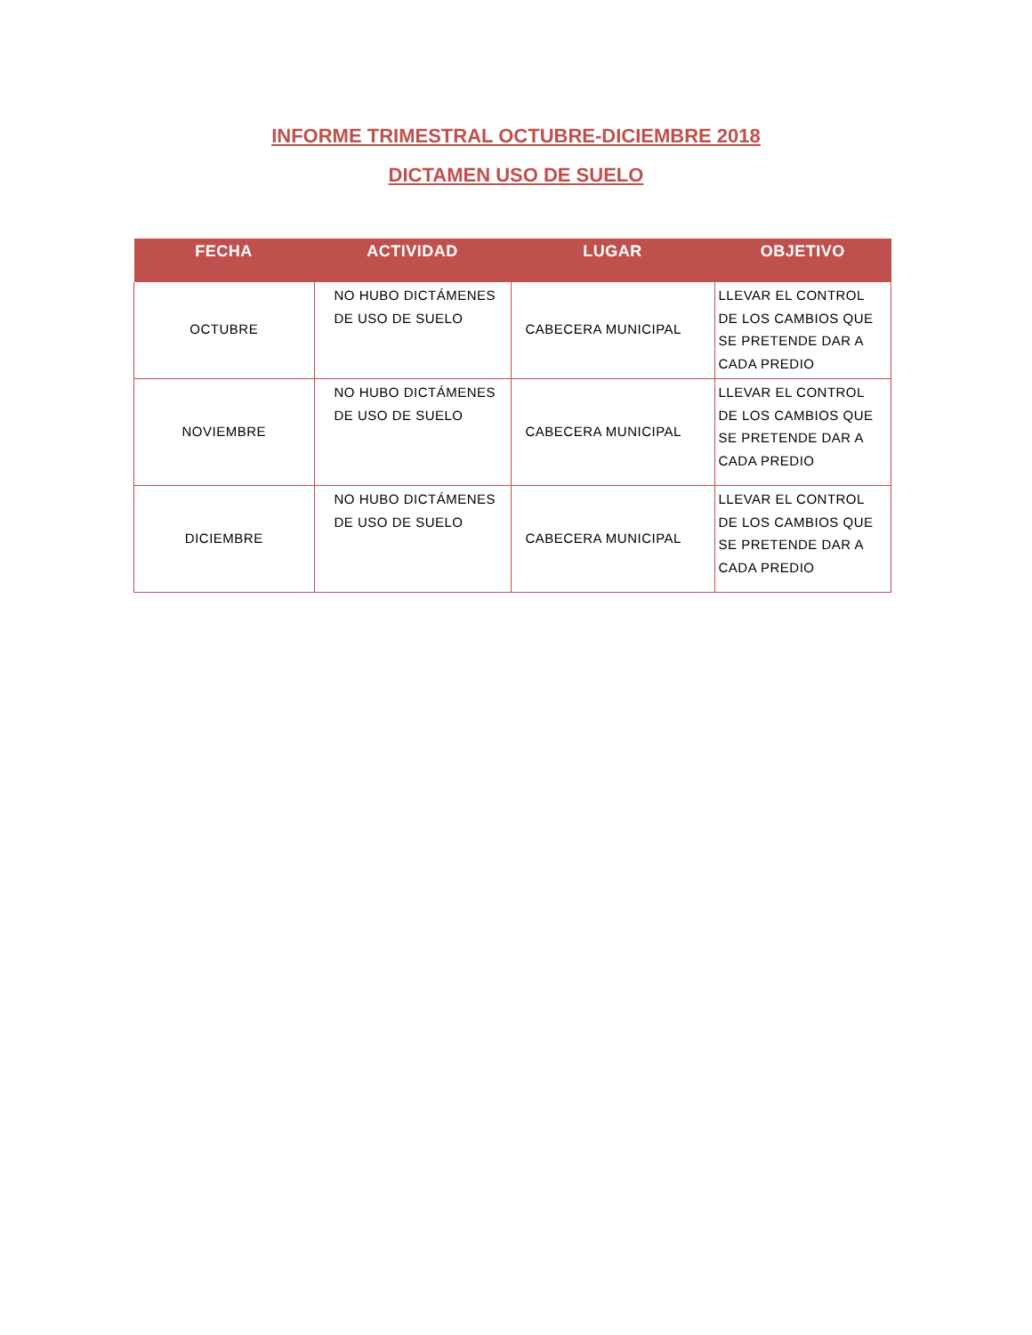INFORME TRIMESTRAL OCTUBRE-DICIEMBRE 2018
DICTAMEN USO DE SUELO
| FECHA | ACTIVIDAD | LUGAR | OBJETIVO |
| --- | --- | --- | --- |
| OCTUBRE | NO HUBO DICTÁMENES DE USO DE SUELO | CABECERA MUNICIPAL | LLEVAR EL CONTROL DE LOS CAMBIOS QUE SE PRETENDE DAR A CADA PREDIO |
| NOVIEMBRE | NO HUBO DICTÁMENES DE USO DE SUELO | CABECERA MUNICIPAL | LLEVAR EL CONTROL DE LOS CAMBIOS QUE SE PRETENDE DAR A CADA PREDIO |
| DICIEMBRE | NO HUBO DICTÁMENES DE USO DE SUELO | CABECERA MUNICIPAL | LLEVAR EL CONTROL DE LOS CAMBIOS QUE SE PRETENDE DAR A CADA PREDIO |